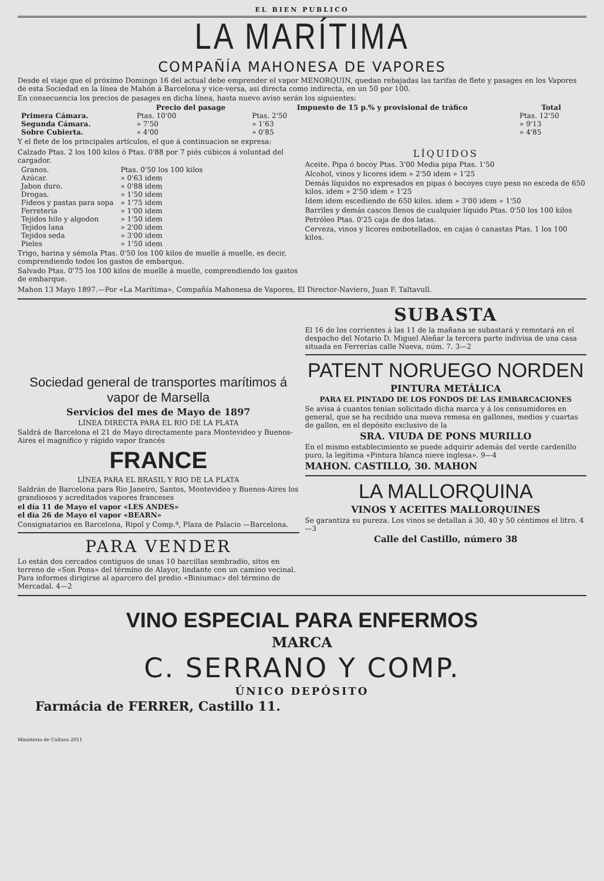EL BIEN PUBLICO
LA MARÍTIMA
COMPAÑÍA MAHONESA DE VAPORES
Desde el viaje que el próximo Domingo 16 del actual debe emprender el vapor MENORQUIN, quedan rebajadas las tarifas de flete y pasages en los Vapores de esta Sociedad en la línea de Mahón á Barcelona y vice-versa, así directa como indirecta, en un 50 por 100.
En consecuencia los precios de pasages en dicha línea, hasta nuevo aviso serán los siguientes:
| | Precio del pasage | Impuesto de 15 p.% y provisional de tráfico | Total |
| --- | --- | --- | --- |
| Primera Cámara. | Ptas. 10'00 | Ptas. 2'50 | Ptas. 12'50 |
| Segunda Cámara. | » 7'50 | » 1'63 | » 9'13 |
| Sobre Cubierta. | » 4'00 | » 0'85 | » 4'85 |
Y el flete de los principales artículos, el que á continuacion se expresa:
Calzado Ptas. 2 los 100 kilos ó Ptas. 0'88 por 7 piés cúbicos á voluntad del cargador.
| Granos. | Ptas. 0'50 los 100 kilos |
| Azúcar. | » 0'63 idem |
| Jabon duro. | » 0'88 idem |
| Drogas. | » 1'50 idem |
| Fideos y pastas para sopa | » 1'75 idem |
| Ferretería | » 1'00 idem |
| Tejidos hilo y algodon | » 1'50 idem |
| Tejidos lana | » 2'00 idem |
| Tejidos seda | » 3'00 idem |
| Pieles | » 1'50 idem |
Trigo, harina y sémola Ptas. 0'50 los 100 kilos de muelle á muelle, es decir, comprendiendo todos los gastos de embarque.
Salvado Ptas. 0'75 los 100 kilos de muelle á muelle, comprendiendo los gastos de embarque.
LÍQUIDOS
Aceite. Pipa ó bocoy Ptas. 3'00 Media pipa Ptas. 1'50
Alcohol, vinos y licores idem » 2'50 idem » 1'25
Demás líquidos no expresados en pipas ó bocoyes cuyo peso no esceda de 650 kilos. idem » 2'50 idem » 1'25
Idem idem escediendo de 650 kilos. idem » 3'00 idem » 1'50
Barriles y demás cascos llenos de cualquier líquido Ptas. 0'50 los 100 kilos
Petróleo Ptas. 0'25 caja de dos latas.
Cerveza, vinos y licores embotellados, en cajas ó canastas Ptas. 1 los 100 kilos.
Mahon 13 Mayo 1897.—Por «La Marítima», Compañía Mahonesa de Vapores, El Director-Naviero, Juan F. Taltavull.
Sociedad general de transportes marítimos á vapor de Marsella
Servicios del mes de Mayo de 1897
LÍNEA DIRECTA PARA EL RIO DE LA PLATA
Saldrá de Barcelona el 21 de Mayo directamente para Montevideo y Buenos-Aires el magnífico y rápido vapor francés
FRANCE
LÍNEA PARA EL BRASIL Y RIO DE LA PLATA
Saldrán de Barcelona para Rio Janeiro, Santos, Montevideo y Buenos-Aires los grandiosos y acreditados vapores franceses
el día 11 de Mayo el vapor «LES ANDES»
el día 26 de Mayo el vapor «BEARN»
Consignatarios en Barcelona, Ripol y Comp.ª, Plaza de Palacio —Barcelona.
PARA VENDER
Lo están dos cercados contíguos de unas 10 barcillas sembradío, sitos en terreno de «Son Pons» del término de Alayor, lindante con un camino vecinal. Para informes dirigirse al aparcero del predio «Biniumac» del término de Mercadal. 4—2
SUBASTA
El 16 de los corrientes á las 11 de la mañana se subastará y remotará en el despacho del Notario D. Miguel Aleñar la tercera parte indivisa de una casa situada en Ferrerías calle Nueva, núm. 7. 3—2
PATENT NORUEGO NORDEN
PINTURA METÁLICA
PARA EL PINTADO DE LOS FONDOS DE LAS EMBARCACIONES
Se avisa á cuantos tenían solicitado dicha marca y á los consumidores en general, que se ha recibido una nueva remesa en gallones, medios y cuartas de gallon, en el depósito exclusivo de la
SRA. VIUDA DE PONS MURILLO
En el mismo establecimiento se puede adquirir además del verde cardenillo puro, la legítima «Pintura blanca nieve inglesa». 9—4
MAHON. CASTILLO, 30. MAHON
LA MALLORQUINA
VINOS Y ACEITES MALLORQUINES
Se garantiza su pureza. Los vinos se detallan á 30, 40 y 50 céntimos el litro. 4—3
Calle del Castillo, número 38
VINO ESPECIAL PARA ENFERMOS
MARCA
C. SERRANO Y COMP.
ÚNICO DEPÓSITO
Farmácia de FERRER, Castillo 11.
Ministerio de Cultura 2011